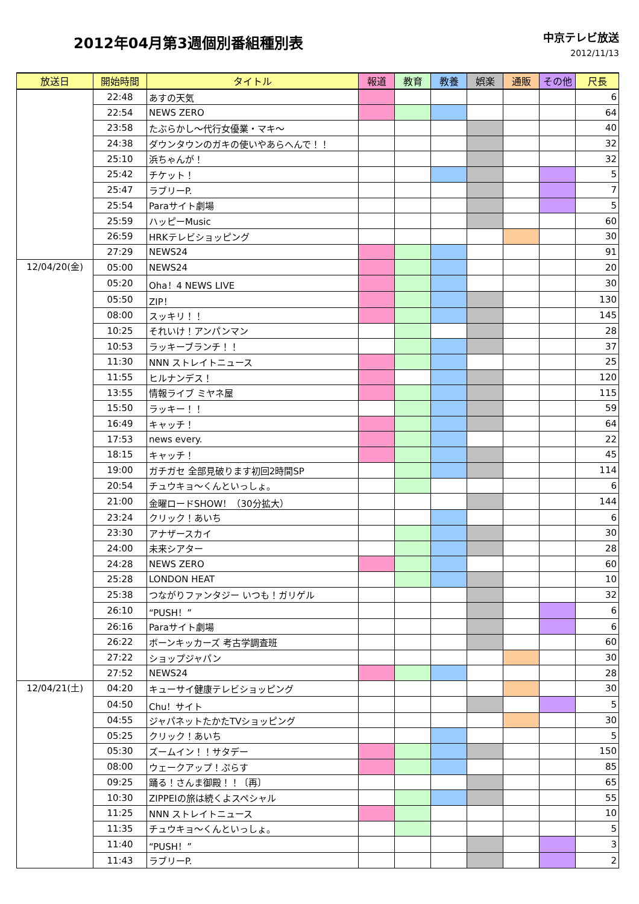2012年04月第3週個別番組種別表
中京テレビ放送
2012/11/13
| 放送日 | 開始時間 | タイトル | 報道 | 教育 | 教養 | 娯楽 | 通販 | その他 | 尺長 |
| --- | --- | --- | --- | --- | --- | --- | --- | --- | --- |
| | 22:48 | あすの天気 | | | | | | | 6 |
| | 22:54 | NEWS ZERO | | | | | | | 64 |
| | 23:58 | たぶらかし～代行女優業・マキ～ | | | | | | | 40 |
| | 24:38 | ダウンタウンのガキの使いやあらへんで！！ | | | | | | | 32 |
| | 25:10 | 浜ちゃんが！ | | | | | | | 32 |
| | 25:42 | チケット！ | | | | | | | 5 |
| | 25:47 | ラブリーP. | | | | | | | 7 |
| | 25:54 | Paraサイト劇場 | | | | | | | 5 |
| | 25:59 | ハッピーMusic | | | | | | | 60 |
| | 26:59 | HRKテレビショッピング | | | | | | | 30 |
| | 27:29 | NEWS24 | | | | | | | 91 |
| 12/04/20(金) | 05:00 | NEWS24 | | | | | | | 20 |
| | 05:20 | Oha！4 NEWS LIVE | | | | | | | 30 |
| | 05:50 | ZIP！ | | | | | | | 130 |
| | 08:00 | スッキリ！！ | | | | | | | 145 |
| | 10:25 | それいけ！アンパンマン | | | | | | | 28 |
| | 10:53 | ラッキーブランチ！！ | | | | | | | 37 |
| | 11:30 | NNN ストレイトニュース | | | | | | | 25 |
| | 11:55 | ヒルナンデス！ | | | | | | | 120 |
| | 13:55 | 情報ライブ ミヤネ屋 | | | | | | | 115 |
| | 15:50 | ラッキー！！ | | | | | | | 59 |
| | 16:49 | キャッチ！ | | | | | | | 64 |
| | 17:53 | news every. | | | | | | | 22 |
| | 18:15 | キャッチ！ | | | | | | | 45 |
| | 19:00 | ガチガセ 全部見破ります初回2時間SP | | | | | | | 114 |
| | 20:54 | チュウキョ～くんといっしょ。 | | | | | | | 6 |
| | 21:00 | 金曜ロードSHOW！（30分拡大） | | | | | | | 144 |
| | 23:24 | クリック！あいち | | | | | | | 6 |
| | 23:30 | アナザースカイ | | | | | | | 30 |
| | 24:00 | 未来シアター | | | | | | | 28 |
| | 24:28 | NEWS ZERO | | | | | | | 60 |
| | 25:28 | LONDON HEAT | | | | | | | 10 |
| | 25:38 | つながりファンタジー いつも！ガリゲル | | | | | | | 32 |
| | 26:10 | “PUSH！” | | | | | | | 6 |
| | 26:16 | Paraサイト劇場 | | | | | | | 6 |
| | 26:22 | ボーンキッカーズ 考古学調査班 | | | | | | | 60 |
| | 27:22 | ショップジャパン | | | | | | | 30 |
| | 27:52 | NEWS24 | | | | | | | 28 |
| 12/04/21(土) | 04:20 | キューサイ健康テレビショッピング | | | | | | | 30 |
| | 04:50 | Chu！サイト | | | | | | | 5 |
| | 04:55 | ジャパネットたかたTVショッピング | | | | | | | 30 |
| | 05:25 | クリック！あいち | | | | | | | 5 |
| | 05:30 | ズームイン！！サタデー | | | | | | | 150 |
| | 08:00 | ウェークアップ！ぷらす | | | | | | | 85 |
| | 09:25 | 踊る！さんま御殿！！〔再〕 | | | | | | | 65 |
| | 10:30 | ZIPPEIの旅は続くよスペシャル | | | | | | | 55 |
| | 11:25 | NNN ストレイトニュース | | | | | | | 10 |
| | 11:35 | チュウキョ～くんといっしょ。 | | | | | | | 5 |
| | 11:40 | “PUSH！” | | | | | | | 3 |
| | 11:43 | ラブリーP. | | | | | | | 2 |